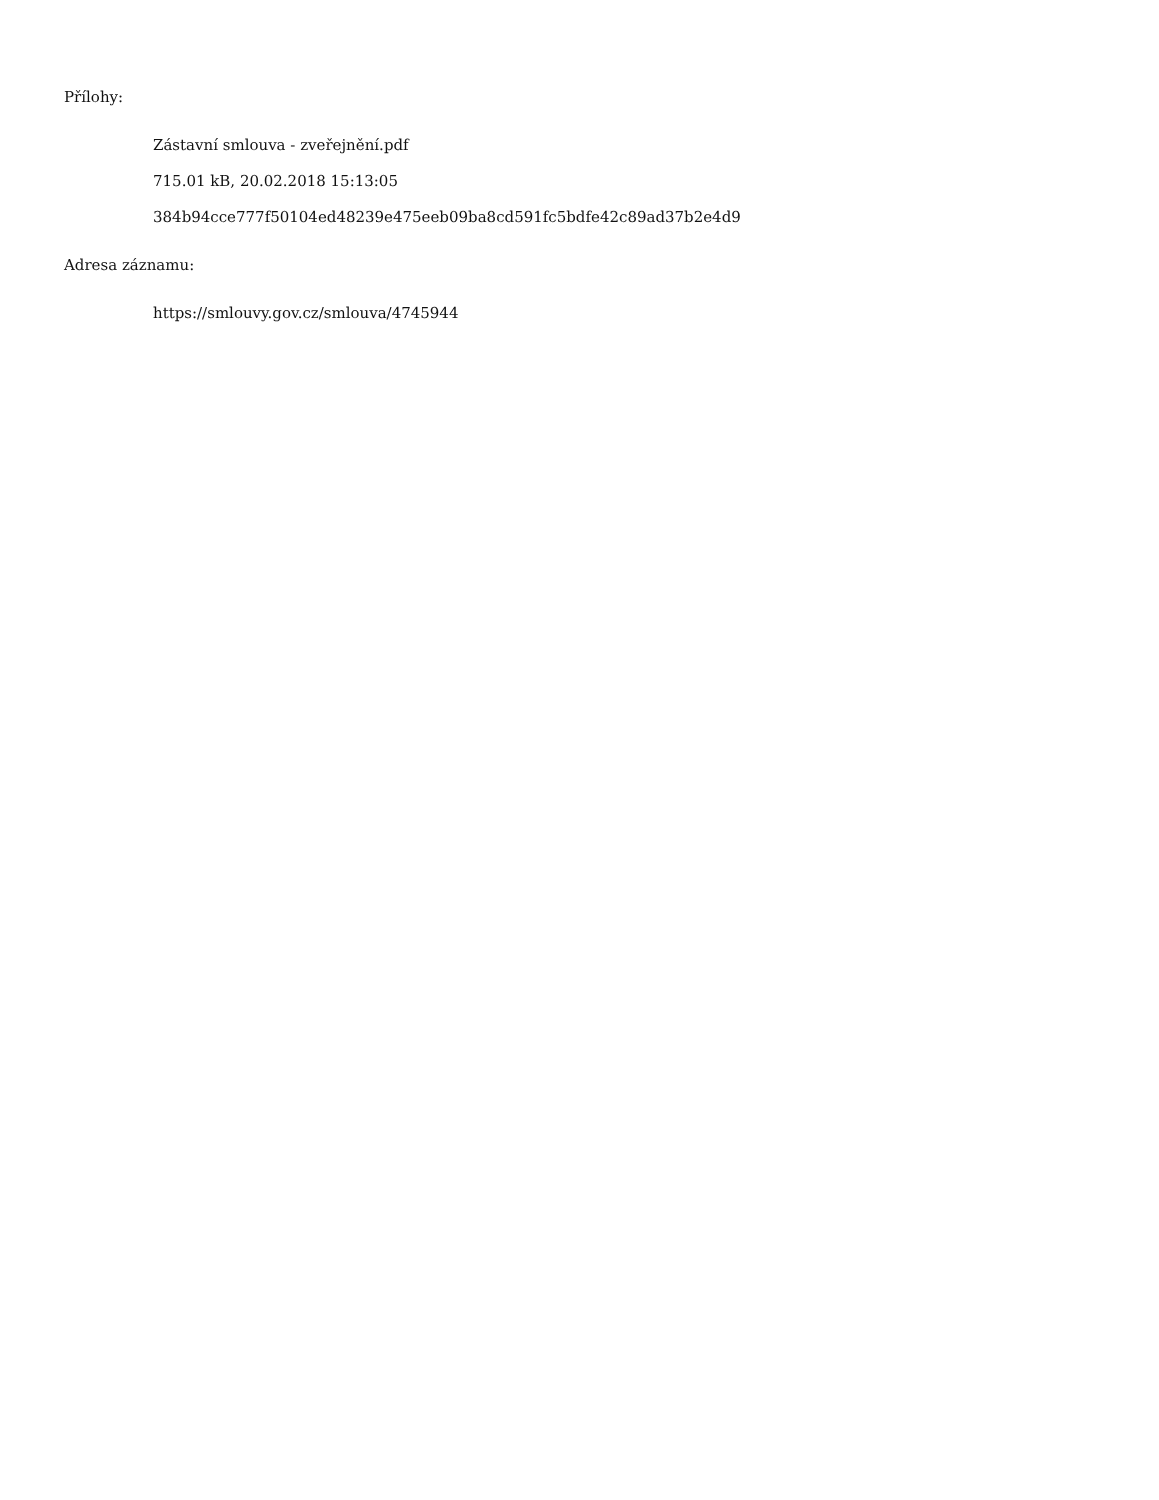Přílohy:
Zástavní smlouva - zveřejnění.pdf
715.01 kB, 20.02.2018 15:13:05
384b94cce777f50104ed48239e475eeb09ba8cd591fc5bdfe42c89ad37b2e4d9
Adresa záznamu:
https://smlouvy.gov.cz/smlouva/4745944